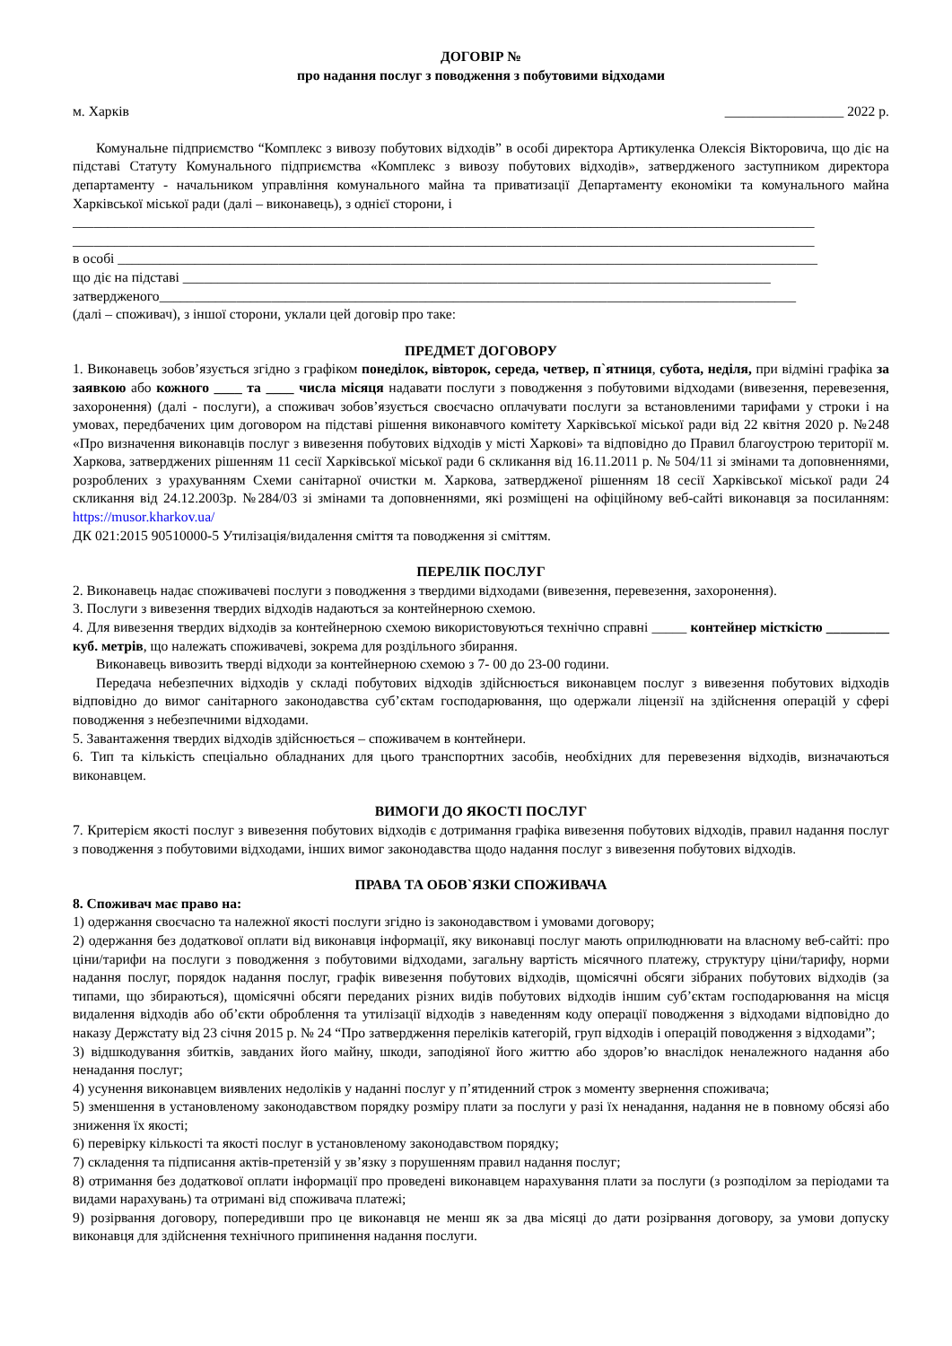ДОГОВІР №
про надання послуг з поводження з побутовими відходами
м. Харків _________________ 2022 р.
Комунальне підприємство “Комплекс з вивозу побутових відходів” в особі директора Артикуленка Олексія Вікторовича, що діє на підставі Статуту Комунального підприємства «Комплекс з вивозу побутових відходів», затвердженого заступником директора департаменту - начальником управління комунального майна та приватизації Департаменту економіки та комунального майна Харківської міської ради (далі – виконавець), з однієї сторони, і
__________________________________________________________________________________________________________
__________________________________________________________________________________________________________
в особі ____________________________________________________________________________________________________
що діє на підставі ____________________________________________________________________________________
затвердженого___________________________________________________________________________________________
(далі – споживач), з іншої сторони, уклали цей договір про таке:
ПРЕДМЕТ ДОГОВОРУ
1. Виконавець зобов’язується згідно з графіком понеділок, вівторок, середа, четвер, п`ятниця, субота, неділя, при відміні графіка за заявкою або кожного ____ та ____ числа місяця надавати послуги з поводження з побутовими відходами (вивезення, перевезення, захоронення) (далі - послуги), а споживач зобов’язується своєчасно оплачувати послуги за встановленими тарифами у строки і на умовах, передбачених цим договором на підставі рішення виконавчого комітету Харківської міської ради від 22 квітня 2020 р. №248 «Про визначення виконавців послуг з вивезення побутових відходів у місті Харкові» та відповідно до Правил благоустрою території м. Харкова, затверджених рішенням 11 сесії Харківської міської ради 6 скликання від 16.11.2011 р. № 504/11 зі змінами та доповненнями, розроблених з урахуванням Схеми санітарної очистки м. Харкова, затвердженої рішенням 18 сесії Харківської міської ради 24 скликання від 24.12.2003р. №284/03 зі змінами та доповненнями, які розміщені на офіційному веб-сайті виконавця за посиланням: https://musor.kharkov.ua/
ДК 021:2015 90510000-5 Утилізація/видалення сміття та поводження зі сміттям.
ПЕРЕЛІК ПОСЛУГ
2. Виконавець надає споживачеві послуги з поводження з твердими відходами (вивезення, перевезення, захоронення).
3. Послуги з вивезення твердих відходів надаються за контейнерною схемою.
4. Для вивезення твердих відходів за контейнерною схемою використовуються технічно справні _____ контейнер місткістю _________ куб. метрів, що належать споживачеві, зокрема для роздільного збирання.
Виконавець вивозить тверді відходи за контейнерною схемою з 7- 00 до 23-00 години.
Передача небезпечних відходів у складі побутових відходів здійснюється виконавцем послуг з вивезення побутових відходів відповідно до вимог санітарного законодавства суб’єктам господарювання, що одержали ліцензії на здійснення операцій у сфері поводження з небезпечними відходами.
5. Завантаження твердих відходів здійснюється – споживачем в контейнери.
6. Тип та кількість спеціально обладнаних для цього транспортних засобів, необхідних для перевезення відходів, визначаються виконавцем.
ВИМОГИ ДО ЯКОСТІ ПОСЛУГ
7. Критерієм якості послуг з вивезення побутових відходів є дотримання графіка вивезення побутових відходів, правил надання послуг з поводження з побутовими відходами, інших вимог законодавства щодо надання послуг з вивезення побутових відходів.
ПРАВА ТА ОБОВ`ЯЗКИ СПОЖИВАЧА
8. Споживач має право на:
1) одержання своєчасно та належної якості послуги згідно із законодавством і умовами договору;
2) одержання без додаткової оплати від виконавця інформації, яку виконавці послуг мають оприлюднювати на власному веб-сайті: про ціни/тарифи на послуги з поводження з побутовими відходами, загальну вартість місячного платежу, структуру ціни/тарифу, норми надання послуг, порядок надання послуг, графік вивезення побутових відходів, щомісячні обсяги зібраних побутових відходів (за типами, що збираються), щомісячні обсяги переданих різних видів побутових відходів іншим суб’єктам господарювання на місця видалення відходів або об’єкти оброблення та утилізації відходів з наведенням коду операції поводження з відходами відповідно до наказу Держстату від 23 січня 2015 р. № 24 “Про затвердження переліків категорій, груп відходів і операцій поводження з відходами”;
3) відшкодування збитків, завданих його майну, шкоди, заподіяної його життю або здоров’ю внаслідок неналежного надання або ненадання послуг;
4) усунення виконавцем виявлених недоліків у наданні послуг у п’ятиденний строк з моменту звернення споживача;
5) зменшення в установленому законодавством порядку розміру плати за послуги у разі їх ненадання, надання не в повному обсязі або зниження їх якості;
6) перевірку кількості та якості послуг в установленому законодавством порядку;
7) складення та підписання актів-претензій у зв’язку з порушенням правил надання послуг;
8) отримання без додаткової оплати інформації про проведені виконавцем нарахування плати за послуги (з розподілом за періодами та видами нарахувань) та отримані від споживача платежі;
9) розірвання договору, попередивши про це виконавця не менш як за два місяці до дати розірвання договору, за умови допуску виконавця для здійснення технічного припинення надання послуги.